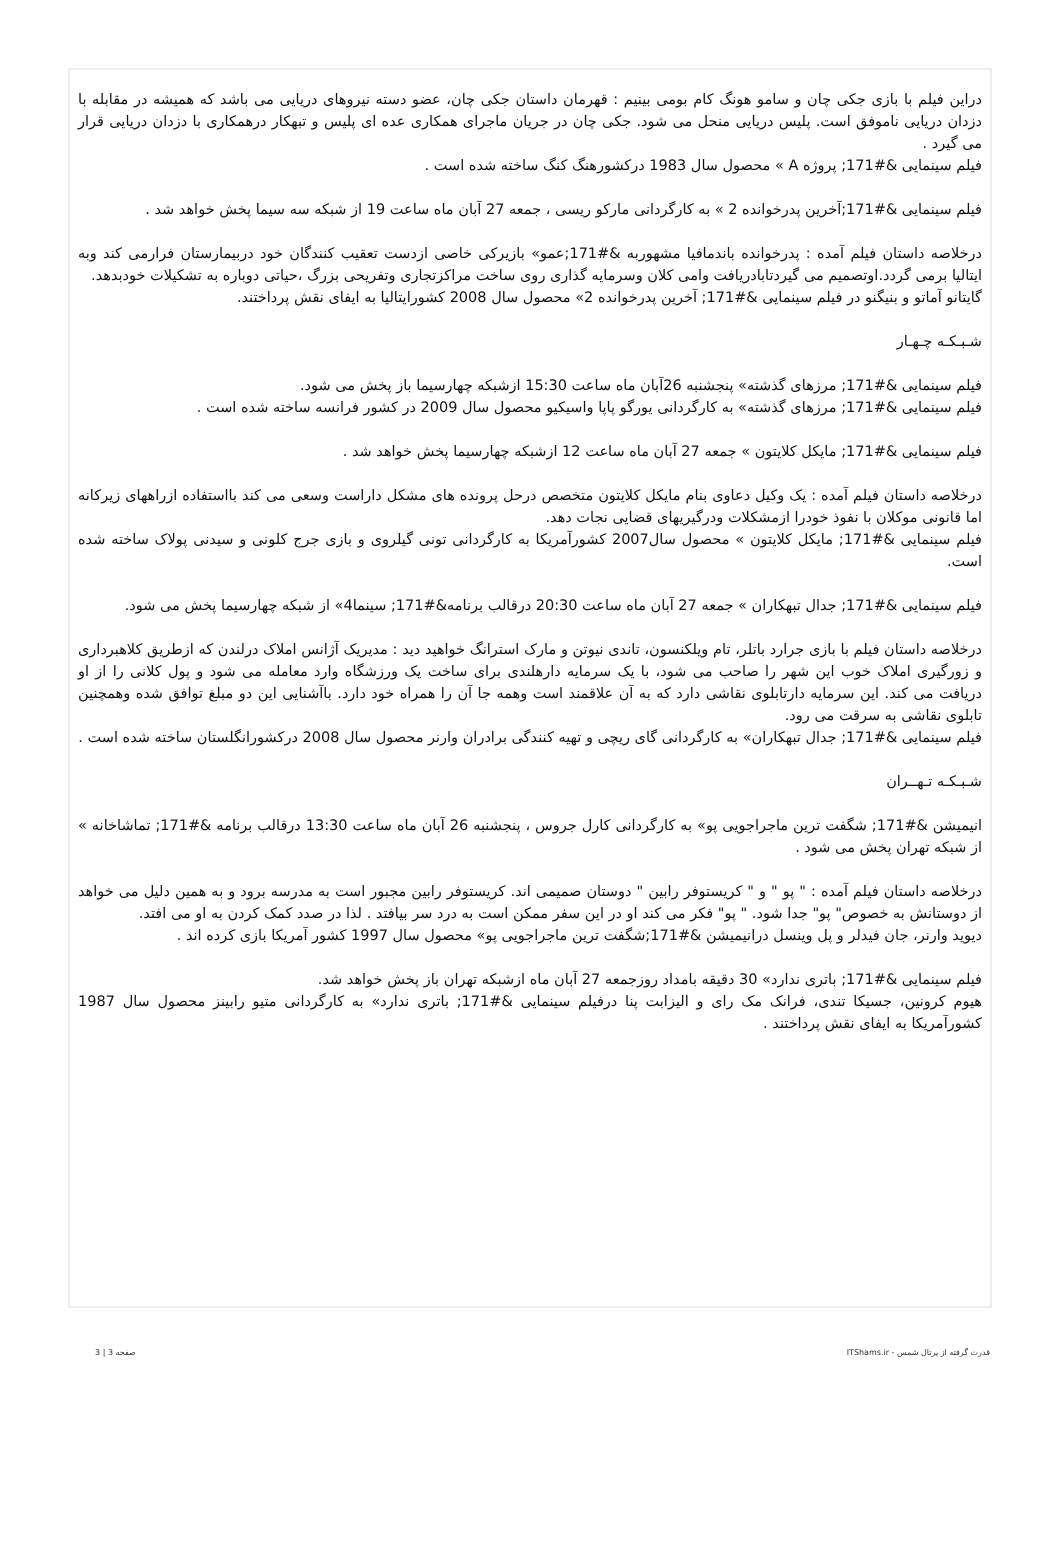دراین فیلم با بازی جکی چان و سامو هونگ کام بومی بینیم : قهرمان داستان جکی چان، عضو دسته نیروهای دریایی می باشد که همیشه در مقابله با دزدان دریایی ناموفق است. پلیس دریایی منحل می شود. جکی چان در جریان ماجرای همکاری عده ای پلیس و تبهکار درهمکاری با دزدان دریایی قرار می گیرد .
فیلم سینمایی &#171; پروژه A » محصول سال 1983 درکشورهنگ کنگ ساخته شده است .
فیلم سینمایی &#171;آخرین پدرخوانده 2 » به کارگردانی مارکو ریسی ، جمعه 27 آبان ماه ساعت 19 از شبکه سه سیما پخش خواهد شد .
درخلاصه داستان فیلم آمده : پدرخوانده باندمافیا مشهوربه &#171;عمو» بازیرکی خاصی ازدست تعقیب کنندگان خود دربیمارستان فرارمی کند وبه ایتالیا برمی گردد.اوتصمیم می گیردتابادریافت وامی کلان وسرمایه گذاری روی ساخت مراکزتجاری وتفریحی بزرگ ،حیاتی دوباره به تشکیلات خودبدهد.
گایتانو آماتو و بنیگنو در فیلم سینمایی &#171; آخرین پدرخوانده 2» محصول سال 2008 کشورایتالیا به ایفای نقش پرداختند.
شـبـکـه چـهـار
فیلم سینمایی &#171; مرزهای گذشته» پنجشنبه 26آبان ماه ساعت 15:30 ازشبکه چهارسیما باز پخش می شود.
فیلم سینمایی &#171; مرزهای گذشته» به کارگردانی یورگو پاپا واسیکیو محصول سال 2009 در کشور فرانسه ساخته شده است .
فیلم سینمایی &#171; مایکل کلایتون » جمعه 27 آبان ماه ساعت 12 ازشبکه چهارسیما پخش خواهد شد .
درخلاصه داستان فیلم آمده : یک وکیل دعاوی بنام مایکل کلایتون متخصص درحل پرونده های مشکل داراست وسعی می کند بااستفاده ازراههای زیرکانه اما قانونی موکلان با نفوذ خودرا ازمشکلات ودرگیریهای قضایی نجات دهد.
فیلم سینمایی &#171; مایکل کلایتون » محصول سال2007 کشورآمریکا به کارگردانی تونی گیلروی و بازی جرج کلونی و سیدنی پولاک ساخته شده است.
فیلم سینمایی &#171; جدال تبهکاران » جمعه 27 آبان ماه ساعت 20:30 درقالب برنامه&#171; سینما4» از شبکه چهارسیما پخش می شود.
درخلاصه داستان فیلم با بازی جرارد باتلر، تام ویلکنسون، تاندی نیوتن و مارک استرانگ خواهید دید : مدیریک آژانس املاک درلندن که ازطریق کلاهبرداری و زورگیری املاک خوب این شهر را صاحب می شود، با یک سرمایه دارهلندی برای ساخت یک ورزشگاه وارد معامله می شود و پول کلانی را از او دریافت می کند. این سرمایه دارتابلوی نقاشی دارد که به آن علاقمند است وهمه جا آن را همراه خود دارد. باآشنایی این دو مبلغ توافق شده وهمچنین تابلوی نقاشی به سرقت می رود.
فیلم سینمایی &#171; جدال تبهکاران» به کارگردانی گای ریچی و تهیه کنندگی برادران وارنر محصول سال 2008 درکشورانگلستان ساخته شده است .
شـبـکـه تـهــران
انیمیشن &#171; شگفت ترین ماجراجویی پو» به کارگردانی کارل جروس ، پنجشنبه 26 آبان ماه ساعت 13:30 درقالب برنامه &#171; تماشاخانه » از شبکه تهران پخش می شود .
درخلاصه داستان فیلم آمده : " پو " و " کریستوفر رابین " دوستان صمیمی اند. کریستوفر رابین مجبور است به مدرسه برود و به همین دلیل می خواهد از دوستانش به خصوص" پو" جدا شود. " پو" فکر می کند او در این سفر ممکن است به درد سر بیافتد . لذا در صدد کمک کردن به او می افتد.
دیوید وارنر، جان فیدلر و پل وینسل درانیمیشن &#171;شگفت ترین ماجراجویی پو» محصول سال 1997 کشور آمریکا بازی کرده اند .
فیلم سینمایی &#171; باتری ندارد» 30 دقیقه بامداد روزجمعه 27 آبان ماه ازشبکه تهران باز پخش خواهد شد.
هیوم کرونین، جسیکا تندی، فرانک مک رای و الیزابت پنا درفیلم سینمایی &#171; باتری ندارد» به کارگردانی متیو رابینز محصول سال 1987 کشورآمریکا به ایفای نقش پرداختند .
قدرت گرفته از پرتال شمس - ITShams.ir صفحه 3 | 3